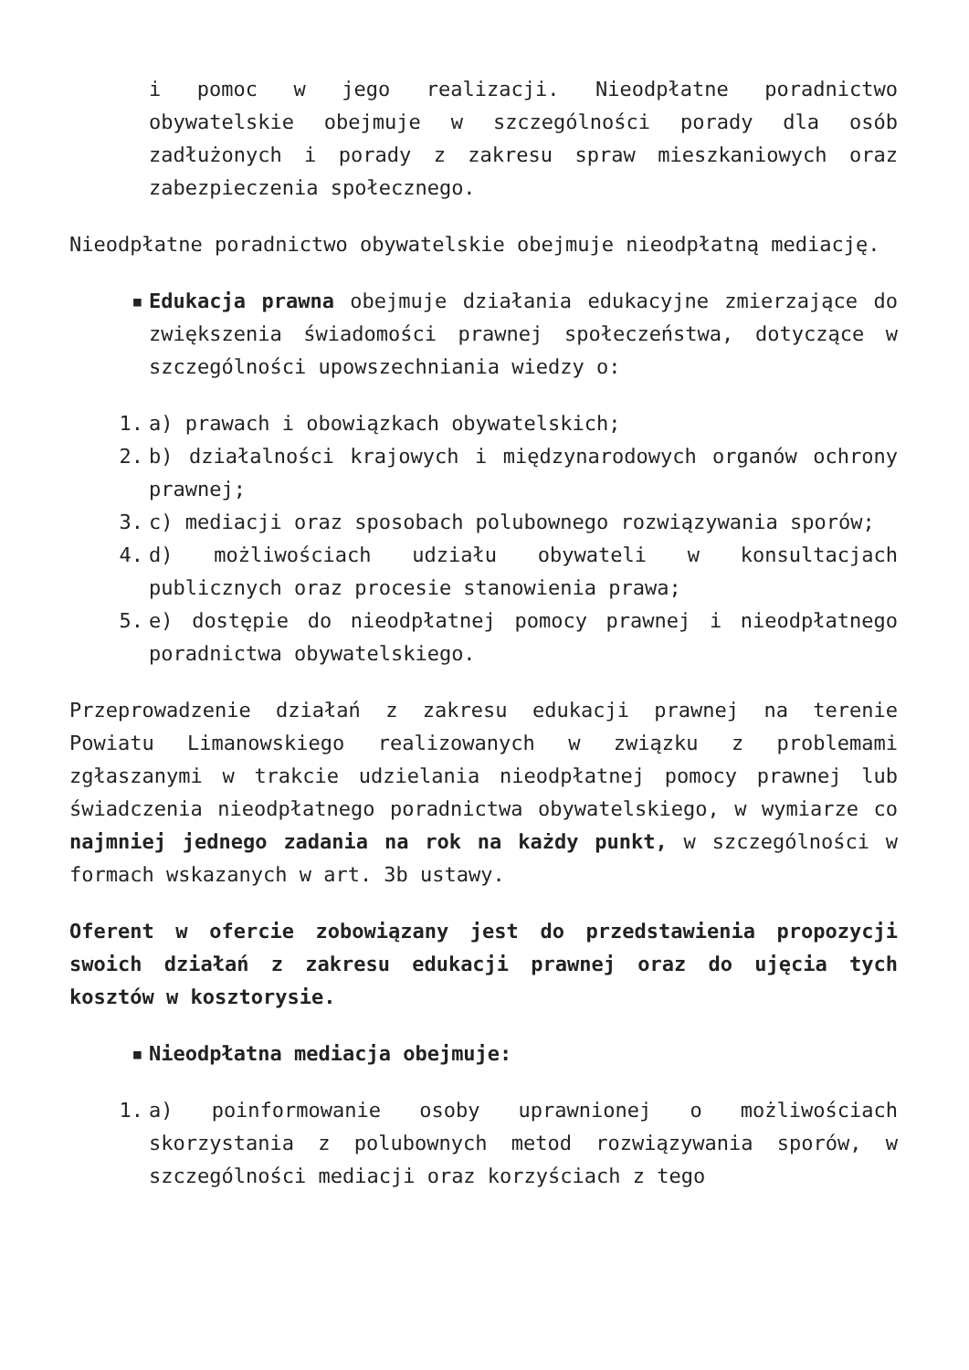i pomoc w jego realizacji. Nieodpłatne poradnictwo obywatelskie obejmuje w szczególności porady dla osób zadłużonych i porady z zakresu spraw mieszkaniowych oraz zabezpieczenia społecznego.
Nieodpłatne poradnictwo obywatelskie obejmuje nieodpłatną mediację.
▪ Edukacja prawna obejmuje działania edukacyjne zmierzające do zwiększenia świadomości prawnej społeczeństwa, dotyczące w szczególności upowszechniania wiedzy o:
1. a) prawach i obowiązkach obywatelskich;
2. b) działalności krajowych i międzynarodowych organów ochrony prawnej;
3. c) mediacji oraz sposobach polubownego rozwiązywania sporów;
4. d) możliwościach udziału obywateli w konsultacjach publicznych oraz procesie stanowienia prawa;
5. e) dostępie do nieodpłatnej pomocy prawnej i nieodpłatnego poradnictwa obywatelskiego.
Przeprowadzenie działań z zakresu edukacji prawnej na terenie Powiatu Limanowskiego realizowanych w związku z problemami zgłaszanymi w trakcie udzielania nieodpłatnej pomocy prawnej lub świadczenia nieodpłatnego poradnictwa obywatelskiego, w wymiarze co najmniej jednego zadania na rok na każdy punkt, w szczególności w formach wskazanych w art. 3b ustawy.
Oferent w ofercie zobowiązany jest do przedstawienia propozycji swoich działań z zakresu edukacji prawnej oraz do ujęcia tych kosztów w kosztorysie.
▪ Nieodpłatna mediacja obejmuje:
1. a) poinformowanie osoby uprawnionej o możliwościach skorzystania z polubownych metod rozwiązywania sporów, w szczególności mediacji oraz korzyściach z tego